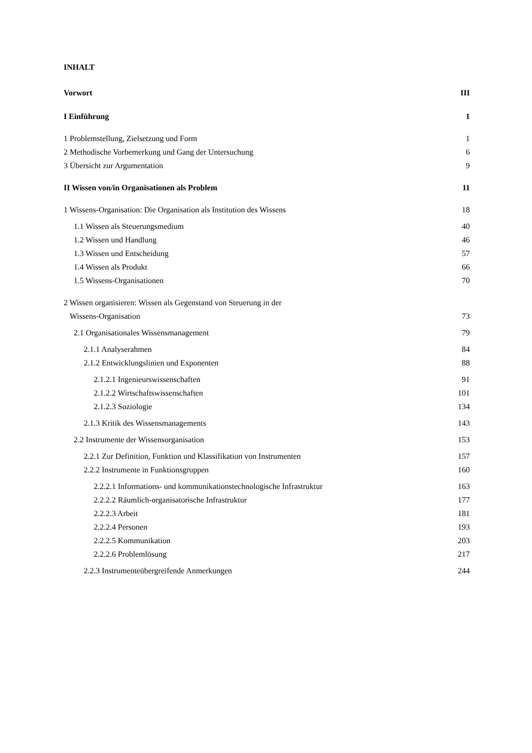INHALT
Vorwort III
I Einführung 1
1 Problemstellung, Zielsetzung und Form 1
2 Methodische Vorbemerkung und Gang der Untersuchung 6
3 Übersicht zur Argumentation 9
II Wissen von/in Organisationen als Problem 11
1 Wissens-Organisation: Die Organisation als Institution des Wissens 18
1.1 Wissen als Steuerungsmedium 40
1.2 Wissen und Handlung 46
1.3 Wissen und Entscheidung 57
1.4 Wissen als Produkt 66
1.5 Wissens-Organisationen 70
2 Wissen organisieren: Wissen als Gegenstand von Steuerung in der
Wissens-Organisation 73
2.1 Organisationales Wissensmanagement 79
2.1.1 Analyserahmen 84
2.1.2 Entwicklungslinien und Exponenten 88
2.1.2.1 Ingenieurswissenschaften 91
2.1.2.2 Wirtschaftswissenschaften 101
2.1.2.3 Soziologie 134
2.1.3 Kritik des Wissensmanagements 143
2.2 Instrumente der Wissensorganisation 153
2.2.1 Zur Definition, Funktion und Klassifikation von Instrumenten 157
2.2.2 Instrumente in Funktionsgruppen 160
2.2.2.1 Informations- und kommunikationstechnologische Infrastruktur 163
2.2.2.2 Räumlich-organisatorische Infrastruktur 177
2.2.2.3 Arbeit 181
2.2.2.4 Personen 193
2.2.2.5 Kommunikation 203
2.2.2.6 Problemlösung 217
2.2.3 Instrumenteübergreifende Anmerkungen 244